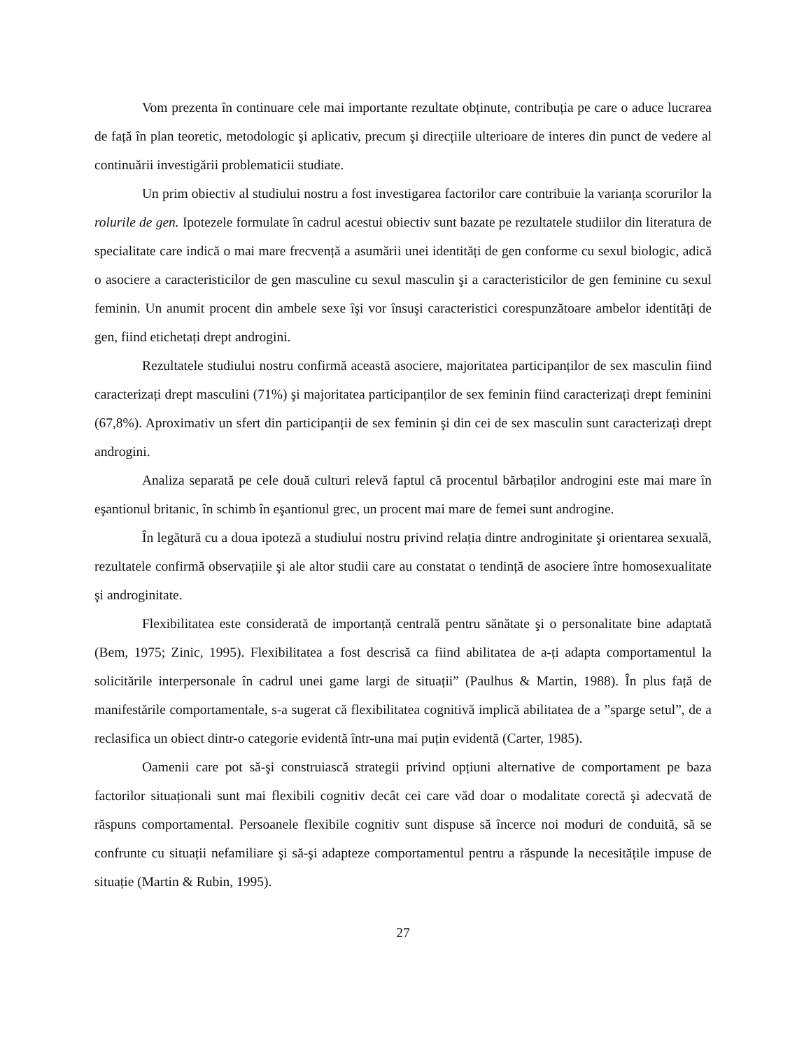Vom prezenta în continuare cele mai importante rezultate obținute, contribuția pe care o aduce lucrarea de față în plan teoretic, metodologic şi aplicativ, precum şi direcțiile ulterioare de interes din punct de vedere al continuării investigării problematicii studiate.
Un prim obiectiv al studiului nostru a fost investigarea factorilor care contribuie la varianța scorurilor la rolurile de gen. Ipotezele formulate în cadrul acestui obiectiv sunt bazate pe rezultatele studiilor din literatura de specialitate care indică o mai mare frecvență a asumării unei identități de gen conforme cu sexul biologic, adică o asociere a caracteristicilor de gen masculine cu sexul masculin şi a caracteristicilor de gen feminine cu sexul feminin. Un anumit procent din ambele sexe îşi vor însuşi caracteristici corespunzătoare ambelor identități de gen, fiind etichetați drept androgini.
Rezultatele studiului nostru confirmă această asociere, majoritatea participanților de sex masculin fiind caracterizați drept masculini (71%) şi majoritatea participanților de sex feminin fiind caracterizați drept feminini (67,8%). Aproximativ un sfert din participanții de sex feminin şi din cei de sex masculin sunt caracterizați drept androgini.
Analiza separată pe cele două culturi relevă faptul că procentul bărbaților androgini este mai mare în eşantionul britanic, în schimb în eşantionul grec, un procent mai mare de femei sunt androgine.
În legătură cu a doua ipoteză a studiului nostru privind relația dintre androginitate şi orientarea sexuală, rezultatele confirmă observațiile şi ale altor studii care au constatat o tendință de asociere între homosexualitate şi androginitate.
Flexibilitatea este considerată de importanță centrală pentru sănătate şi o personalitate bine adaptată (Bem, 1975; Zinic, 1995). Flexibilitatea a fost descrisă ca fiind abilitatea de a-ți adapta comportamentul la solicitările interpersonale în cadrul unei game largi de situații” (Paulhus & Martin, 1988). În plus față de manifestările comportamentale, s-a sugerat că flexibilitatea cognitivă implică abilitatea de a ”sparge setul”, de a reclasifica un obiect dintr-o categorie evidentă într-una mai puțin evidentă (Carter, 1985).
Oamenii care pot să-şi construiască strategii privind opțiuni alternative de comportament pe baza factorilor situaționali sunt mai flexibili cognitiv decât cei care văd doar o modalitate corectă şi adecvată de răspuns comportamental. Persoanele flexibile cognitiv sunt dispuse să încerce noi moduri de conduită, să se confrunte cu situații nefamiliare şi să-şi adapteze comportamentul pentru a răspunde la necesitățile impuse de situație (Martin & Rubin, 1995).
27